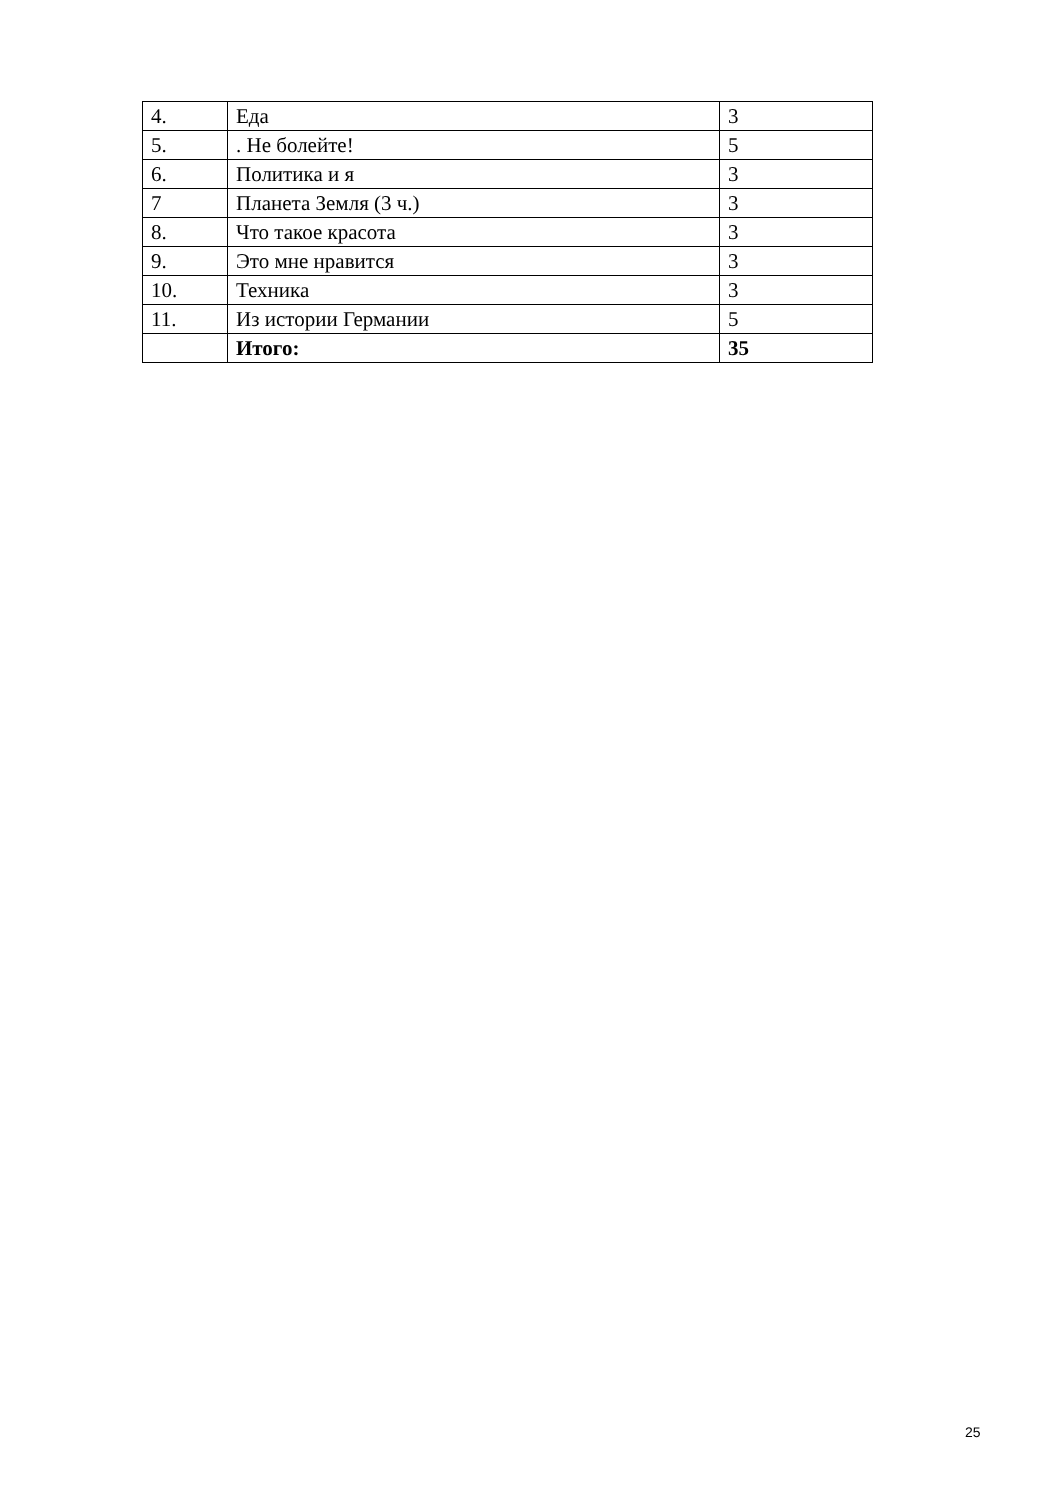| 4. | Еда | 3 |
| 5. | . Не болейте! | 5 |
| 6. | Политика и я | 3 |
| 7 | Планета Земля (3 ч.) | 3 |
| 8. | Что такое красота | 3 |
| 9. | Это мне нравится | 3 |
| 10. | Техника | 3 |
| 11. | Из истории Германии | 5 |
| | Итого: | 35 |
25